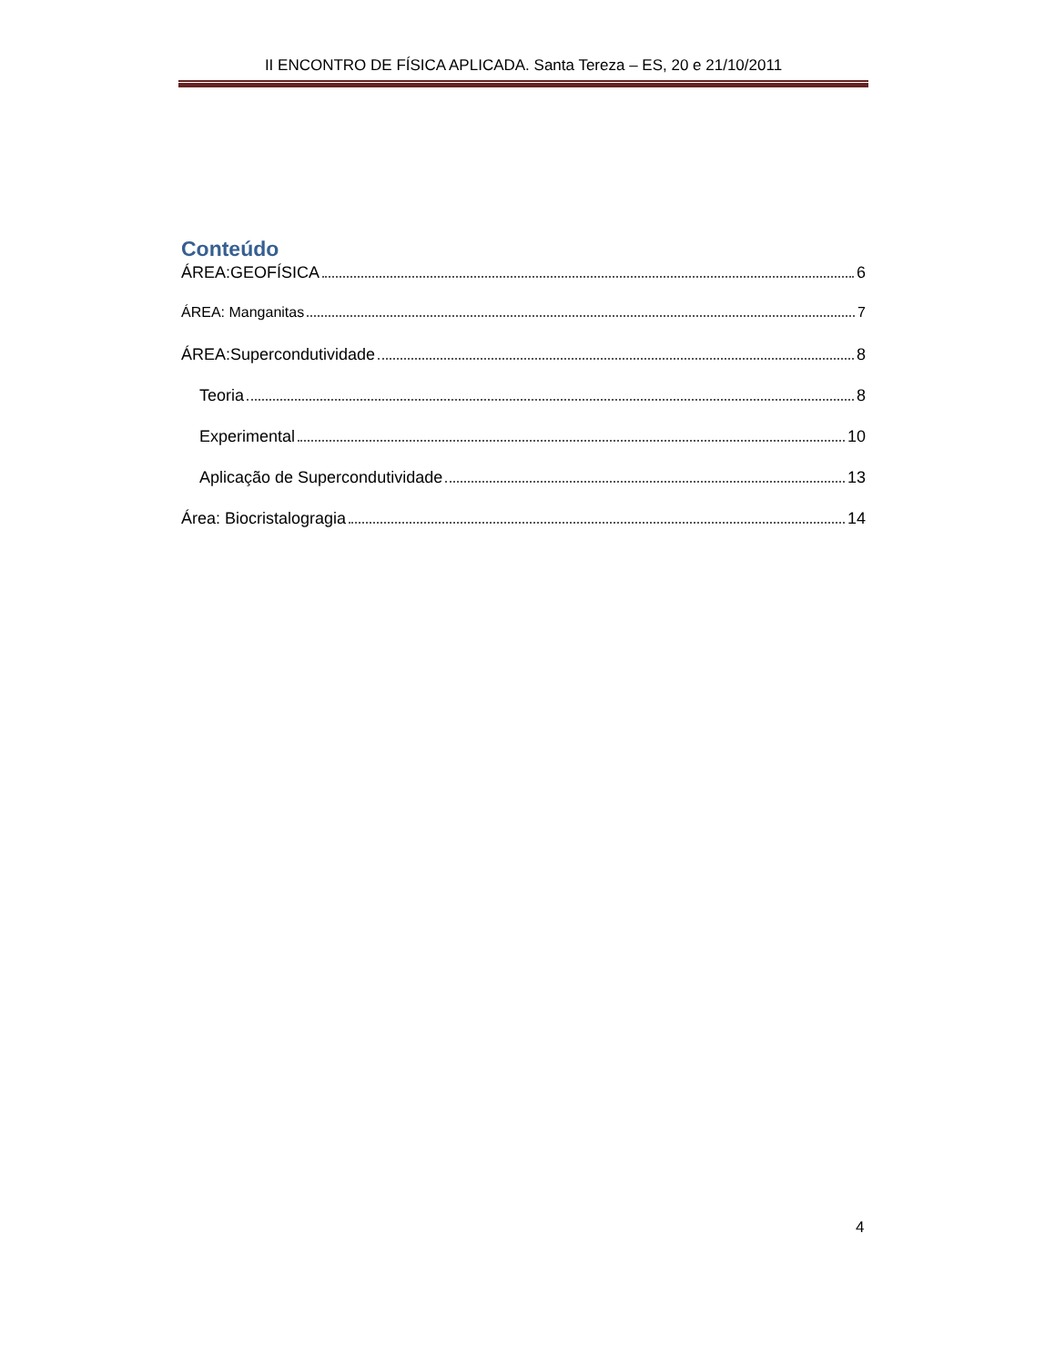II ENCONTRO DE FÍSICA APLICADA. Santa Tereza – ES, 20 e 21/10/2011
Conteúdo
ÁREA:GEOFÍSICA 6
ÁREA: Manganitas 7
ÁREA:Supercondutividade 8
Teoria 8
Experimental 10
Aplicação de Supercondutividade 13
Área: Biocristalogragia 14
4